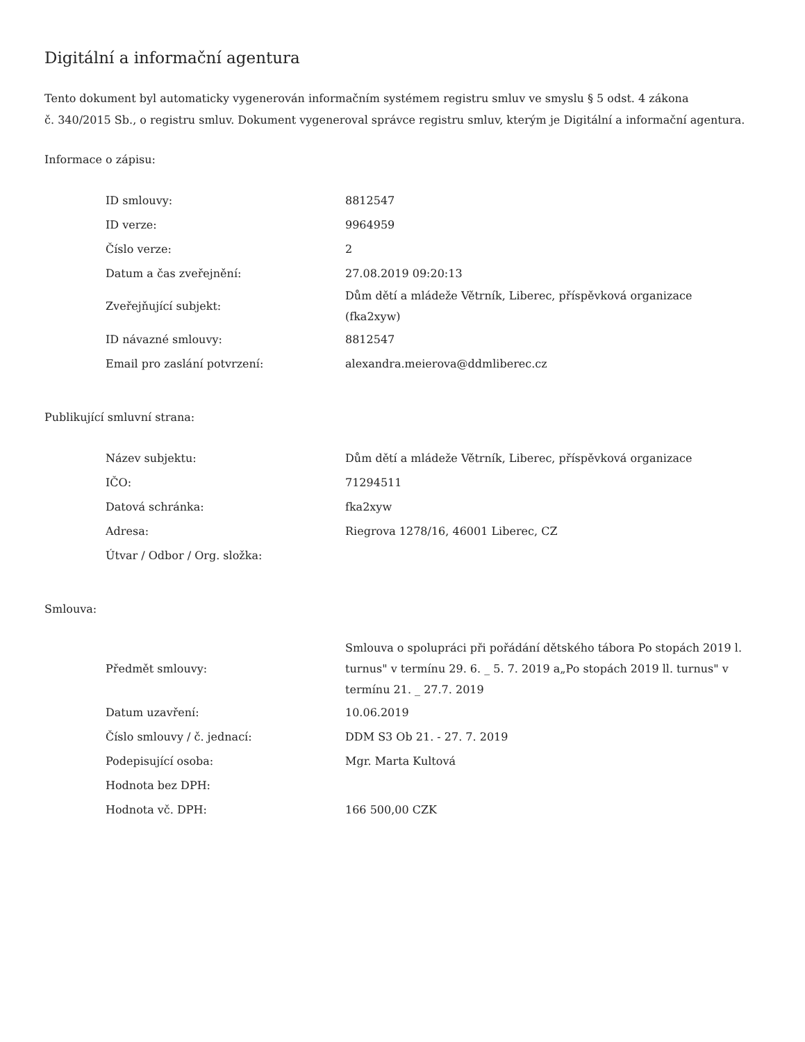Digitální a informační agentura
Tento dokument byl automaticky vygenerován informačním systémem registru smluv ve smyslu § 5 odst. 4 zákona
č. 340/2015 Sb., o registru smluv. Dokument vygeneroval správce registru smluv, kterým je Digitální a informační agentura.
Informace o zápisu:
| ID smlouvy: | 8812547 |
| ID verze: | 9964959 |
| Číslo verze: | 2 |
| Datum a čas zveřejnění: | 27.08.2019 09:20:13 |
| Zveřejňující subjekt: | Dům dětí a mládeže Větrník, Liberec, příspěvková organizace (fka2xyw) |
| ID návazné smlouvy: | 8812547 |
| Email pro zaslání potvrzení: | alexandra.meierova@ddmliberec.cz |
Publikující smluvní strana:
| Název subjektu: | Dům dětí a mládeže Větrník, Liberec, příspěvková organizace |
| IČO: | 71294511 |
| Datová schránka: | fka2xyw |
| Adresa: | Riegrova 1278/16, 46001 Liberec, CZ |
| Útvar / Odbor / Org. složka: | |
Smlouva:
| Předmět smlouvy: | Smlouva o spolupráci při pořádání dětského tábora Po stopách 2019 l. turnus" v termínu 29. 6. _ 5. 7. 2019 a„Po stopách 2019 ll. turnus" v termínu 21. _ 27.7. 2019 |
| Datum uzavření: | 10.06.2019 |
| Číslo smlouvy / č. jednací: | DDM S3 Ob 21. - 27. 7. 2019 |
| Podepisující osoba: | Mgr. Marta Kultová |
| Hodnota bez DPH: | |
| Hodnota vč. DPH: | 166 500,00 CZK |